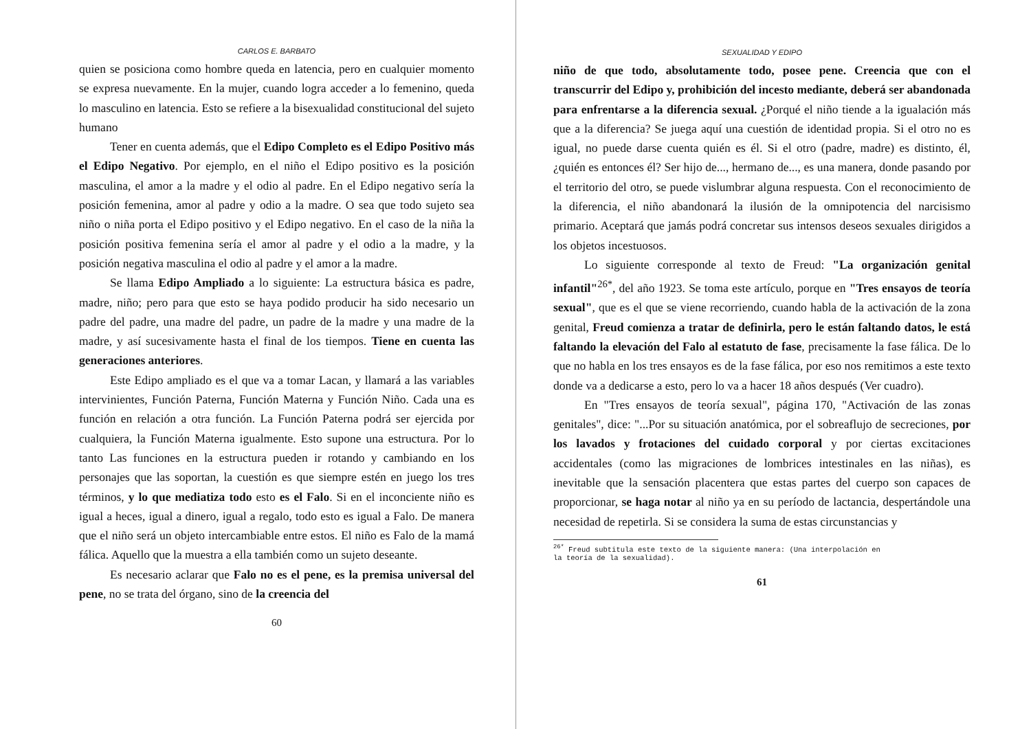CARLOS E. BARBATO
quien se posiciona como hombre queda en latencia, pero en cualquier momento se expresa nuevamente. En la mujer, cuando logra acceder a lo femenino, queda lo masculino en latencia. Esto se refiere a la bisexualidad constitucional del sujeto humano
Tener en cuenta además, que el Edipo Completo es el Edipo Positivo más el Edipo Negativo. Por ejemplo, en el niño el Edipo positivo es la posición masculina, el amor a la madre y el odio al padre. En el Edipo negativo sería la posición femenina, amor al padre y odio a la madre. O sea que todo sujeto sea niño o niña porta el Edipo positivo y el Edipo negativo. En el caso de la niña la posición positiva femenina sería el amor al padre y el odio a la madre, y la posición negativa masculina el odio al padre y el amor a la madre.
Se llama Edipo Ampliado a lo siguiente: La estructura básica es padre, madre, niño; pero para que esto se haya podido producir ha sido necesario un padre del padre, una madre del padre, un padre de la madre y una madre de la madre, y así sucesivamente hasta el final de los tiempos. Tiene en cuenta las generaciones anteriores.
Este Edipo ampliado es el que va a tomar Lacan, y llamará a las variables intervinientes, Función Paterna, Función Materna y Función Niño. Cada una es función en relación a otra función. La Función Paterna podrá ser ejercida por cualquiera, la Función Materna igualmente. Esto supone una estructura. Por lo tanto Las funciones en la estructura pueden ir rotando y cambiando en los personajes que las soportan, la cuestión es que siempre estén en juego los tres términos, y lo que mediatiza todo esto es el Falo. Si en el inconciente niño es igual a heces, igual a dinero, igual a regalo, todo esto es igual a Falo. De manera que el niño será un objeto intercambiable entre estos. El niño es Falo de la mamá fálica. Aquello que la muestra a ella también como un sujeto deseante.
Es necesario aclarar que Falo no es el pene, es la premisa universal del pene, no se trata del órgano, sino de la creencia del
60
SEXUALIDAD Y EDIPO
niño de que todo, absolutamente todo, posee pene. Creencia que con el transcurrir del Edipo y, prohibición del incesto mediante, deberá ser abandonada para enfrentarse a la diferencia sexual. ¿Porqué el niño tiende a la igualación más que a la diferencia? Se juega aquí una cuestión de identidad propia. Si el otro no es igual, no puede darse cuenta quién es él. Si el otro (padre, madre) es distinto, él, ¿quién es entonces él? Ser hijo de..., hermano de..., es una manera, donde pasando por el territorio del otro, se puede vislumbrar alguna respuesta. Con el reconocimiento de la diferencia, el niño abandonará la ilusión de la omnipotencia del narcisismo primario. Aceptará que jamás podrá concretar sus intensos deseos sexuales dirigidos a los objetos incestuosos.
Lo siguiente corresponde al texto de Freud: "La organización genital infantil"<sup>26*</sup>, del año 1923. Se toma este artículo, porque en "Tres ensayos de teoría sexual", que es el que se viene recorriendo, cuando habla de la activación de la zona genital, Freud comienza a tratar de definirla, pero le están faltando datos, le está faltando la elevación del Falo al estatuto de fase, precisamente la fase fálica. De lo que no habla en los tres ensayos es de la fase fálica, por eso nos remitimos a este texto donde va a dedicarse a esto, pero lo va a hacer 18 años después (Ver cuadro).
En "Tres ensayos de teoría sexual", página 170, "Activación de las zonas genitales", dice: "...Por su situación anatómica, por el sobreaflujo de secreciones, por los lavados y frotaciones del cuidado corporal y por ciertas excitaciones accidentales (como las migraciones de lombrices intestinales en las niñas), es inevitable que la sensación placentera que estas partes del cuerpo son capaces de proporcionar, se haga notar al niño ya en su período de lactancia, despertándole una necesidad de repetirla. Si se considera la suma de estas circunstancias y
<sup>26*</sup> Freud subtitula este texto de la siguiente manera: (Una interpolación en la teoría de la sexualidad).
61